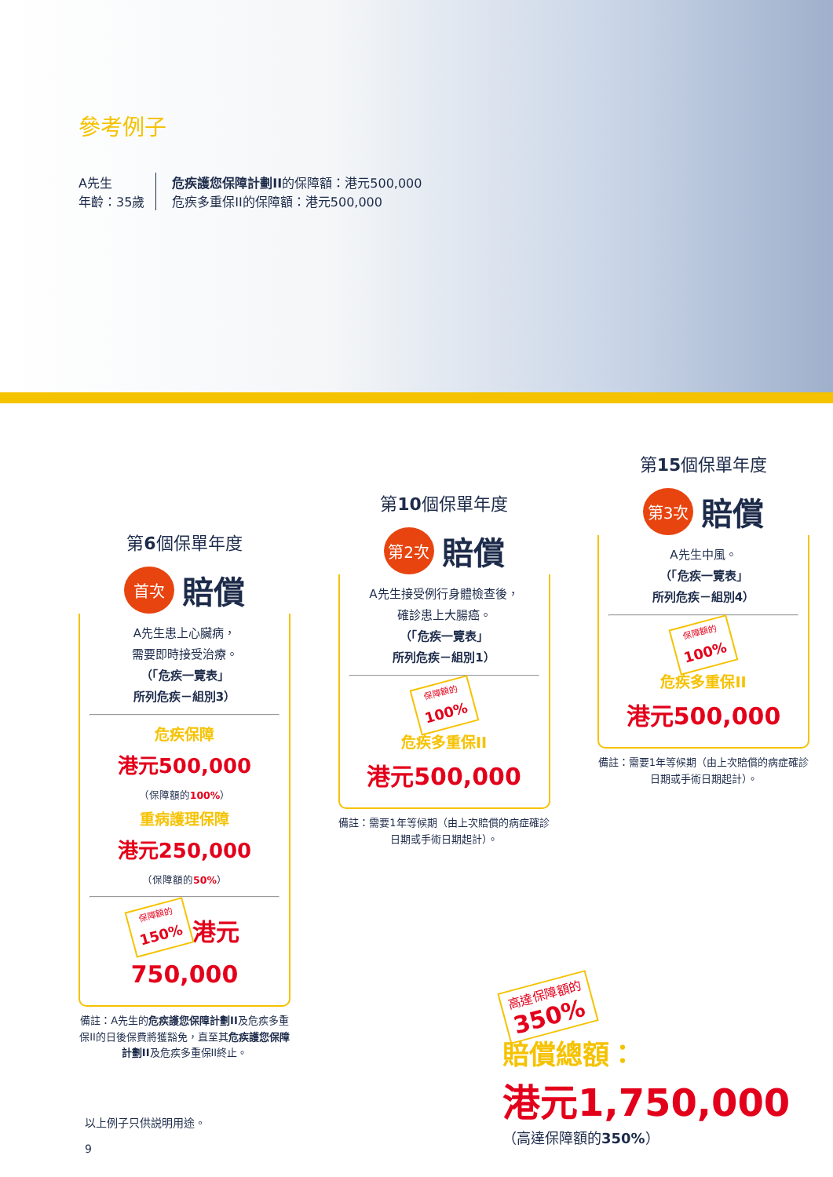參考例子
A先生
年齡：35歲
危疾護您保障計劃II的保障額：港元500,000
危疾多重保II的保障額：港元500,000
第6個保單年度
首次 賠償
A先生患上心臟病，
需要即時接受治療。
（「危疾一覽表」
所列危疾－組別3）
危疾保障
港元500,000
（保障額的100%）
重病護理保障
港元250,000
（保障額的50%）
保障額的
150% 港元750,000
備註：A先生的危疾護您保障計劃II及危疾多重保II的日後保費將獲豁免，直至其危疾護您保障計劃II及危疾多重保II終止。
第10個保單年度
第2次 賠償
A先生接受例行身體檢查後，
確診患上大腸癌。
（「危疾一覽表」
所列危疾－組別1）
保障額的
100%
危疾多重保II
港元500,000
備註：需要1年等候期（由上次賠償的病症確診日期或手術日期起計）。
第15個保單年度
第3次 賠償
A先生中風。
（「危疾一覽表」
所列危疾－組別4）
保障額的
100%
危疾多重保II
港元500,000
備註：需要1年等候期（由上次賠償的病症確診日期或手術日期起計）。
高達保障額的
350%
賠償總額：
港元1,750,000
（高達保障額的350%）
以上例子只供説明用途。
9